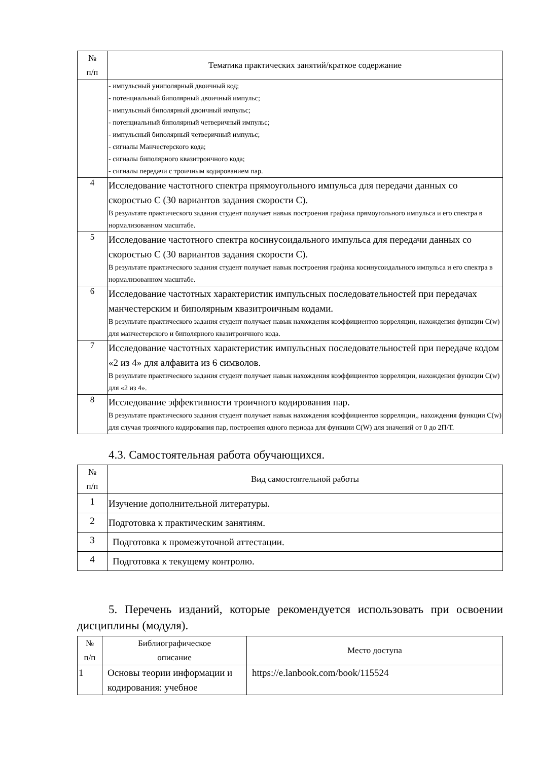| № п/п | Тематика практических занятий/краткое содержание |
| --- | --- |
| | - импульсный униполярный двоичный код; - потенциальный биполярный двоичный импульс; - импульсный биполярный двоичный импульс; - потенциальный биполярный четверичный импульс; - импульсный биполярный четверичный импульс; - сигналы Манчестерского кода; - сигналы биполярного квазитроичного кода; - сигналы передачи с троичным кодированием пар. |
| 4 | Исследование частотного спектра прямоугольного импульса для передачи данных со скоростью С (30 вариантов задания скорости С). В результате практического задания студент получает навык построения графика прямоугольного импульса и его спектра в нормализованном масштабе. |
| 5 | Исследование частотного спектра косинусоидального импульса для передачи данных со скоростью С (30 вариантов задания скорости С). В результате практического задания студент получает навык построения графика косинусоидального импульса и его спектра в нормализованном масштабе. |
| 6 | Исследование частотных характеристик импульсных последовательностей при передачах манчестерским и биполярным квазитроичным кодами. В результате практического задания студент получает навык нахождения коэффициентов корреляции, нахождения функции С(w) для манчестерского и биполярного квазитроичного кода. |
| 7 | Исследование частотных характеристик импульсных последовательностей при передаче кодом «2 из 4» для алфавита из 6 символов. В результате практического задания студент получает навык нахождения коэффициентов корреляции, нахождения функции С(w) для «2 из 4». |
| 8 | Исследование эффективности троичного кодирования пар. В результате практического задания студент получает навык нахождения коэффициентов корреляции,, нахождения функции С(w) для случая троичного кодирования пар, построения одного периода для функции С(W) для значений от 0 до 2П/Т. |
4.3. Самостоятельная работа обучающихся.
| № п/п | Вид самостоятельной работы |
| --- | --- |
| 1 | Изучение дополнительной литературы. |
| 2 | Подготовка к практическим занятиям. |
| 3 | Подготовка к промежуточной аттестации. |
| 4 | Подготовка к текущему контролю. |
5. Перечень изданий, которые рекомендуется использовать при освоении дисциплины (модуля).
| № п/п | Библиографическое описание | Место доступа |
| --- | --- | --- |
| 1 | Основы теории информации и кодирования: учебное | https://e.lanbook.com/book/115524 |